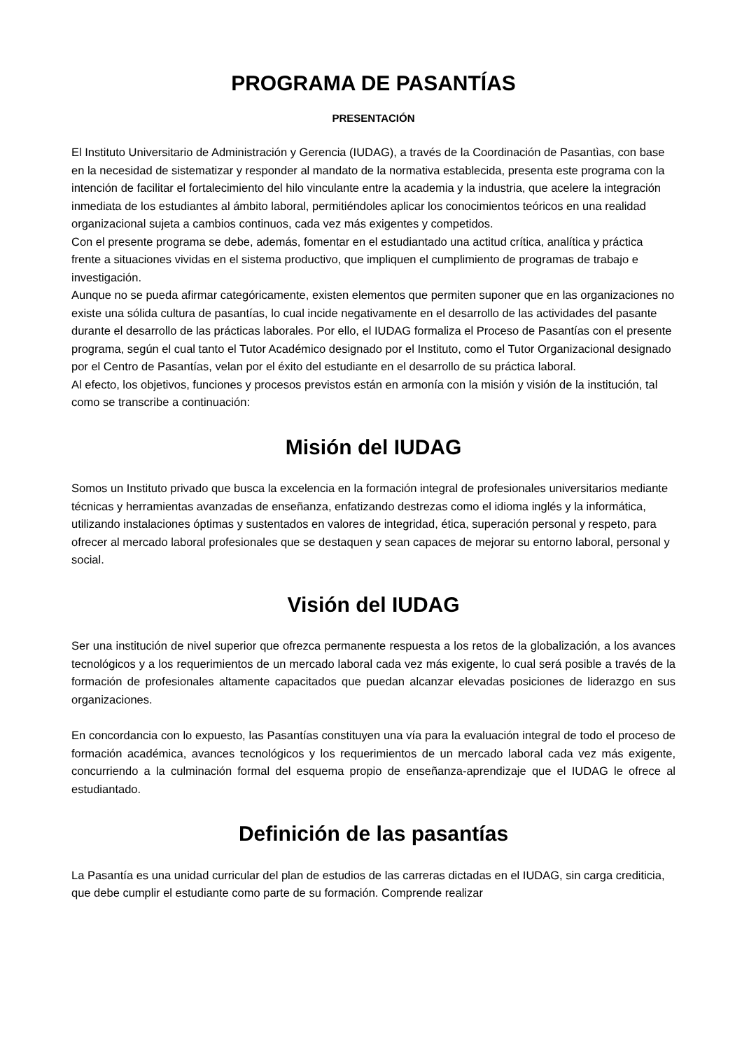PROGRAMA DE PASANTÍAS
PRESENTACIÓN
El Instituto Universitario de Administración y Gerencia (IUDAG), a través de la Coordinación de Pasantìas, con base en la necesidad de sistematizar y responder al mandato de la normativa establecida, presenta este programa con la intención de facilitar el fortalecimiento del hilo vinculante entre la academia y la industria, que acelere la integración inmediata de los estudiantes al ámbito laboral, permitiéndoles aplicar los conocimientos teóricos en una realidad organizacional sujeta a cambios continuos, cada vez más exigentes y competidos.
Con el presente programa se debe, además, fomentar en el estudiantado una actitud crítica, analítica y práctica frente a situaciones vividas en el sistema productivo, que impliquen el cumplimiento de programas de trabajo e investigación.
Aunque no se pueda afirmar categóricamente, existen elementos que permiten suponer que en las organizaciones no existe una sólida cultura de pasantías, lo cual incide negativamente en el desarrollo de las actividades del pasante durante el desarrollo de las prácticas laborales. Por ello, el IUDAG formaliza el Proceso de Pasantías con el presente programa, según el cual tanto el Tutor Académico designado por el Instituto, como el Tutor Organizacional designado por el Centro de Pasantías, velan por el éxito del estudiante en el desarrollo de su práctica laboral.
Al efecto, los objetivos, funciones y procesos previstos están en armonía con la misión y visión de la institución, tal como se transcribe a continuación:
Misión del IUDAG
Somos un Instituto privado que busca la excelencia en la formación integral de profesionales universitarios mediante técnicas y herramientas avanzadas de enseñanza, enfatizando destrezas como el idioma inglés y la informática, utilizando instalaciones óptimas y sustentados en valores de integridad, ética, superación personal y respeto, para ofrecer al mercado laboral profesionales que se destaquen y sean capaces de mejorar su entorno laboral, personal y social.
Visión del IUDAG
Ser una institución de nivel superior que ofrezca permanente respuesta a los retos de la globalización, a los avances tecnológicos y a los requerimientos de un mercado laboral cada vez más exigente, lo cual será posible a través de la formación de profesionales altamente capacitados que puedan alcanzar elevadas posiciones de liderazgo en sus organizaciones.
En concordancia con lo expuesto, las Pasantías constituyen una vía para la evaluación integral de todo el proceso de formación académica, avances tecnológicos y los requerimientos de un mercado laboral cada vez más exigente, concurriendo a la culminación formal del esquema propio de enseñanza-aprendizaje que el IUDAG le ofrece al estudiantado.
Definición de las pasantías
La Pasantía es una unidad curricular del plan de estudios de las carreras dictadas en el IUDAG, sin carga crediticia, que debe cumplir el estudiante como parte de su formación. Comprende realizar